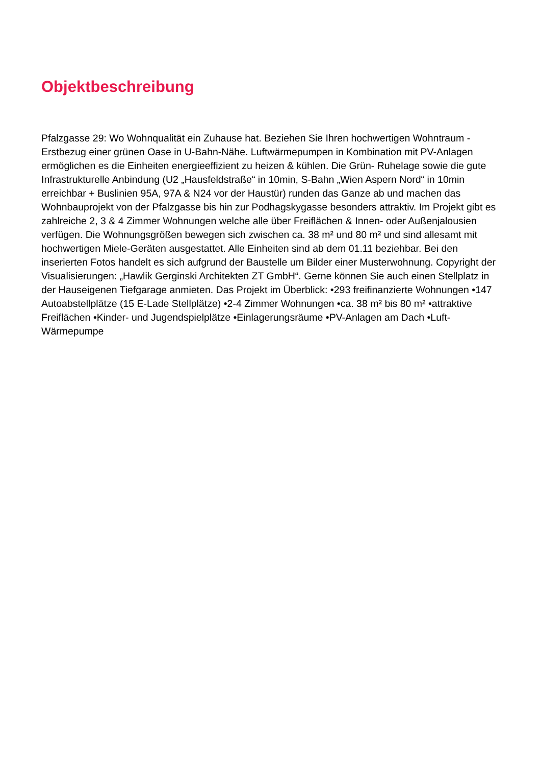Objektbeschreibung
Pfalzgasse 29: Wo Wohnqualität ein Zuhause hat. Beziehen Sie Ihren hochwertigen Wohntraum - Erstbezug einer grünen Oase in U-Bahn-Nähe. Luftwärmepumpen in Kombination mit PV-Anlagen ermöglichen es die Einheiten energieeffizient zu heizen & kühlen. Die Grün- Ruhelage sowie die gute Infrastrukturelle Anbindung (U2 „Hausfeldstraße“ in 10min, S-Bahn „Wien Aspern Nord“ in 10min erreichbar + Buslinien 95A, 97A & N24 vor der Haustür) runden das Ganze ab und machen das Wohnbauprojekt von der Pfalzgasse bis hin zur Podhagskygasse besonders attraktiv. Im Projekt gibt es zahlreiche 2, 3 & 4 Zimmer Wohnungen welche alle über Freiflächen & Innen- oder Außenjalousien verfügen. Die Wohnungsgrößen bewegen sich zwischen ca. 38 m² und 80 m² und sind allesamt mit hochwertigen Miele-Geräten ausgestattet. Alle Einheiten sind ab dem 01.11 beziehbar. Bei den inserierten Fotos handelt es sich aufgrund der Baustelle um Bilder einer Musterwohnung. Copyright der Visualisierungen: „Hawlik Gerginski Architekten ZT GmbH“. Gerne können Sie auch einen Stellplatz in der Hauseigenen Tiefgarage anmieten. Das Projekt im Überblick: •293 freifinanzierte Wohnungen •147 Autoabstellplätze (15 E-Lade Stellplätze) •2-4 Zimmer Wohnungen •ca. 38 m² bis 80 m² •attraktive Freiflächen •Kinder- und Jugendspielplätze •Einlagerungsräume •PV-Anlagen am Dach •Luft-Wärmepumpe